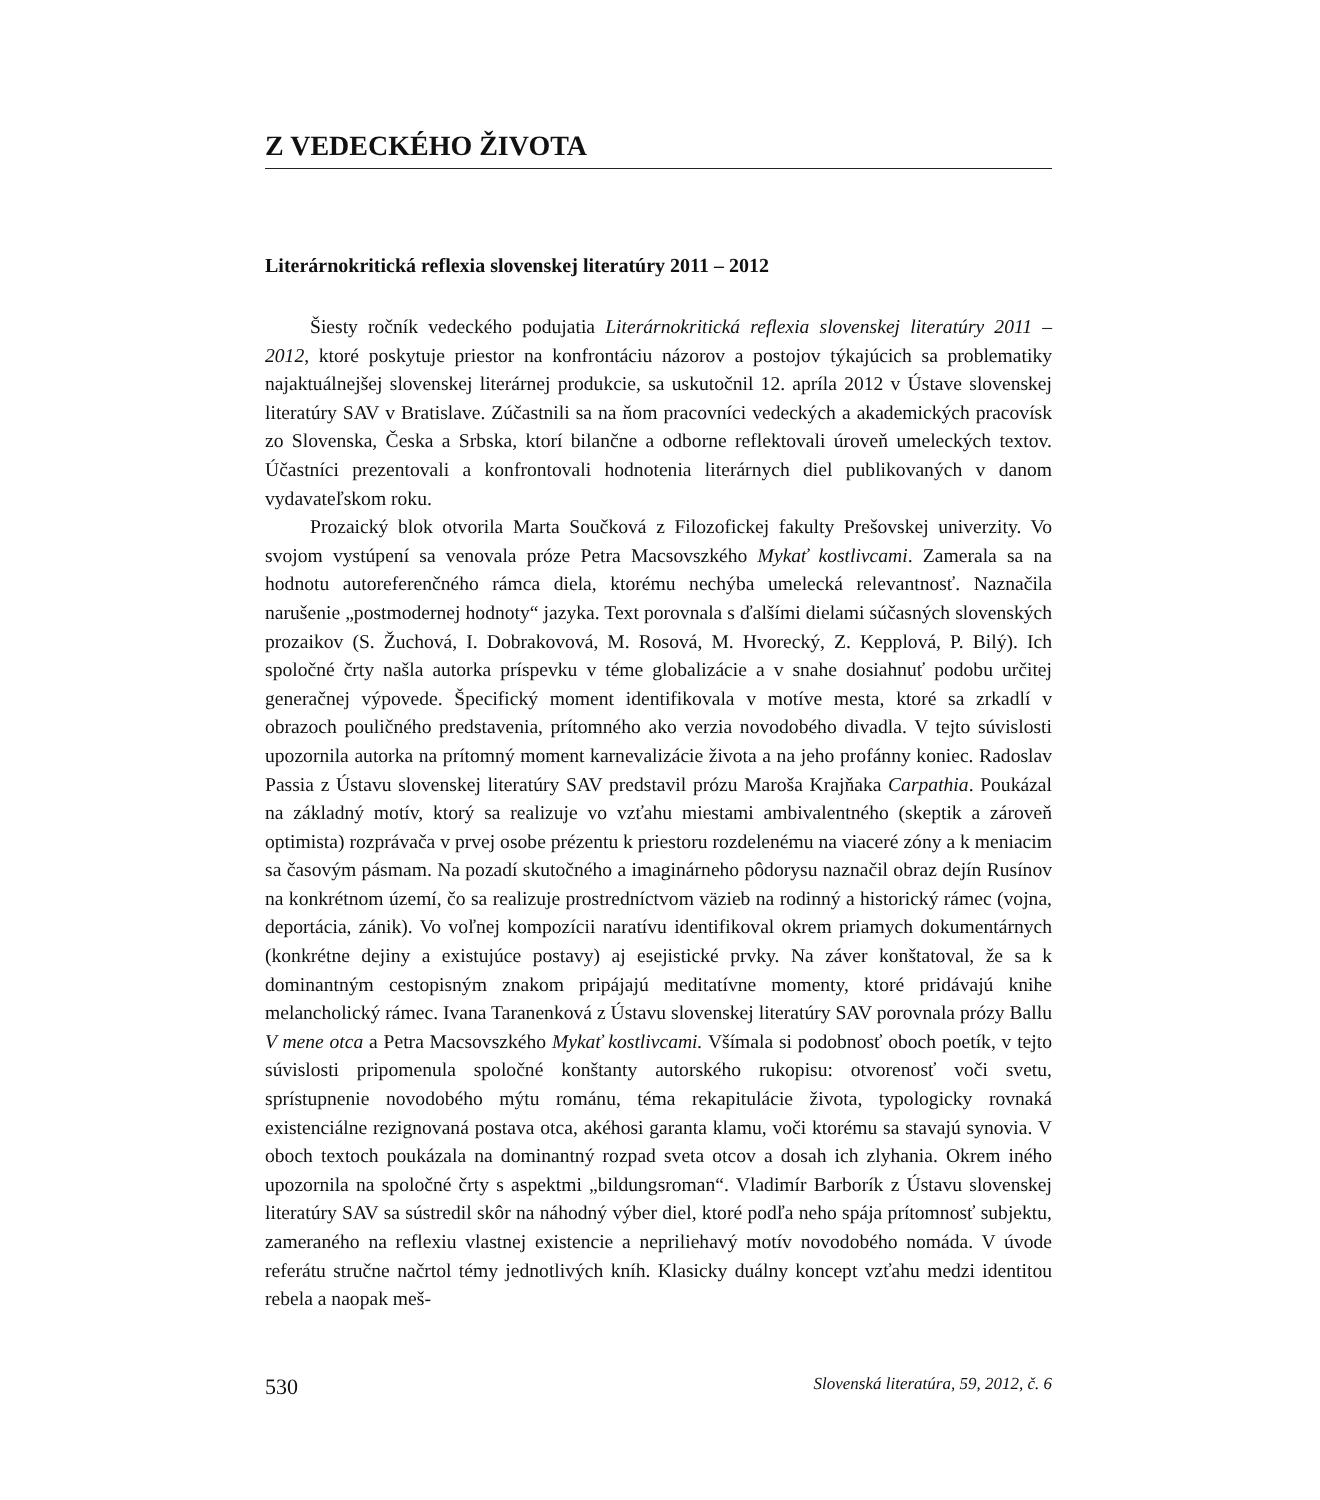Z VEDECKÉHO ŽIVOTA
Literárnokritická reflexia slovenskej literatúry 2011 – 2012
Šiesty ročník vedeckého podujatia Literárnokritická reflexia slovenskej literatúry 2011 – 2012, ktoré poskytuje priestor na konfrontáciu názorov a postojov týkajúcich sa problematiky najaktuálnejšej slovenskej literárnej produkcie, sa uskutočnil 12. apríla 2012 v Ústave slovenskej literatúry SAV v Bratislave. Zúčastnili sa na ňom pracovníci vedeckých a akademických pracovísk zo Slovenska, Česka a Srbska, ktorí bilančne a odborne reflektovali úroveň umeleckých textov. Účastníci prezentovali a konfrontovali hodnotenia literárnych diel publikovaných v danom vydavateľskom roku.
Prozaický blok otvorila Marta Součková z Filozofickej fakulty Prešovskej univerzity. Vo svojom vystúpení sa venovala próze Petra Macsovszkého Mykať kostlivcami. Zamerala sa na hodnotu autoreferenčného rámca diela, ktorému nechýba umelecká relevantnosť. Naznačila narušenie „postmodernej hodnoty“ jazyka. Text porovnala s ďalšími dielami súčasných slovenských prozaikov (S. Žuchová, I. Dobrakovová, M. Rosová, M. Hvorecký, Z. Kepplová, P. Bilý). Ich spoločné črty našla autorka príspevku v téme globalizácie a v snahe dosiahnuť podobu určitej generačnej výpovede. Špecifický moment identifikovala v motíve mesta, ktoré sa zrkadlí v obrazoch pouličného predstavenia, prítomného ako verzia novodobého divadla. V tejto súvislosti upozornila autorka na prítomný moment karnevalizácie života a na jeho profánny koniec. Radoslav Passia z Ústavu slovenskej literatúry SAV predstavil prózu Maroša Krajňaka Carpathia. Poukázal na základný motív, ktorý sa realizuje vo vzťahu miestami ambivalentného (skeptik a zároveň optimista) rozprávača v prvej osobe prézentu k priestoru rozdelenému na viaceré zóny a k meniacim sa časovým pásmam. Na pozadí skutočného a imaginárneho pôdorysu naznačil obraz dejín Rusínov na konkrétnom území, čo sa realizuje prostredníctvom väzieb na rodinný a historický rámec (vojna, deportácia, zánik). Vo voľnej kompozícii naratívu identifikoval okrem priamych dokumentárnych (konkrétne dejiny a existujúce postavy) aj esejistické prvky. Na záver konštatoval, že sa k dominantným cestopisným znakom pripájajú meditatívne momenty, ktoré pridávajú knihe melancholický rámec. Ivana Taranenková z Ústavu slovenskej literatúry SAV porovnala prózy Ballu V mene otca a Petra Macsovszkého Mykať kostlivcami. Všímala si podobnosť oboch poetík, v tejto súvislosti pripomenula spoločné konštanty autorského rukopisu: otvorenosť voči svetu, sprístupnenie novodobého mýtu románu, téma rekapitulácie života, typologicky rovnaká existenciálne rezignovaná postava otca, akéhosi garanta klamu, voči ktorému sa stavajú synovia. V oboch textoch poukázala na dominantný rozpad sveta otcov a dosah ich zlyhania. Okrem iného upozornila na spoločné črty s aspektmi „bildungsroman“. Vladimír Barborík z Ústavu slovenskej literatúry SAV sa sústredil skôr na náhodný výber diel, ktoré podľa neho spája prítomnosť subjektu, zameraného na reflexiu vlastnej existencie a nepriliehavý motív novodobého nomáda. V úvode referátu stručne načrtol témy jednotlivých kníh. Klasicky duálny koncept vzťahu medzi identitou rebela a naopak meš-
530 Slovenská literatúra, 59, 2012, č. 6